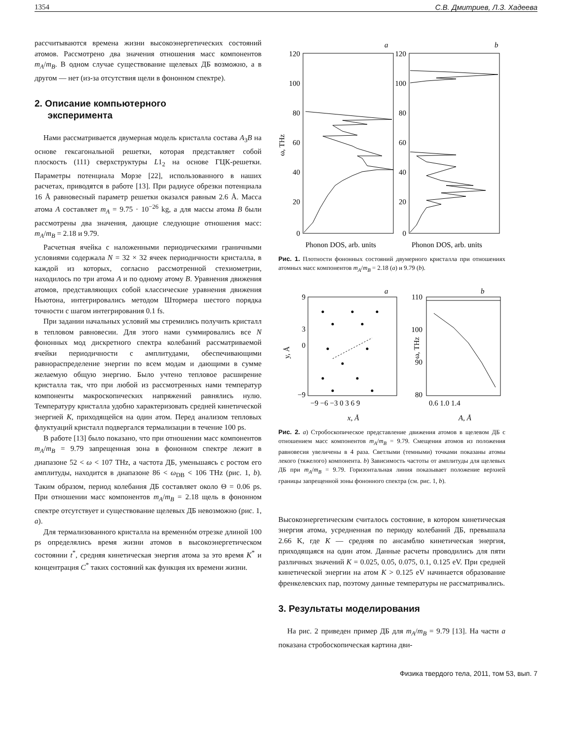1354 С.В. Дмитриев, Л.З. Хадеева
рассчитываются времена жизни высокоэнергетических состояний атомов. Рассмотрено два значения отношения масс компонентов m<sub>A</sub>/m<sub>B</sub>. В одном случае существование щелевых ДБ возможно, а в другом — нет (из-за отсутствия щели в фононном спектре).
2. Описание компьютерного
эксперимента
Нами рассматривается двумерная модель кристалла состава A<sub>3</sub>B на основе гексагональной решетки, которая представляет собой плоскость (111) сверхструктуры L1<sub>2</sub> на основе ГЦК-решетки. Параметры потенциала Морзе [22], использованного в наших расчетах, приводятся в работе [13]. При радиусе обрезки потенциала 16 Å равновесный параметр решетки оказался равным 2.6 Å. Масса атома A составляет m<sub>A</sub> = 9.75 · 10<sup>−26</sup> kg, а для массы атома B были рассмотрены два значения, дающие следующие отношения масс: m<sub>A</sub>/m<sub>B</sub> = 2.18 и 9.79.
Расчетная ячейка с наложенными периодическими граничными условиями содержала N = 32 × 32 ячеек периодичности кристалла, в каждой из которых, согласно рассмотренной стехиометрии, находилось по три атома A и по одному атому B. Уравнения движения атомов, представляющих собой классические уравнения движения Ньютона, интегрировались методом Штормера шестого порядка точности с шагом интегрирования 0.1 fs.
При задании начальных условий мы стремились получить кристалл в тепловом равновесии. Для этого нами суммировались все N фононных мод дискретного спектра колебаний рассматриваемой ячейки периодичности с амплитудами, обеспечивающими равнораспределение энергии по всем модам и дающими в сумме желаемую общую энергию. Было учтено тепловое расширение кристалла так, что при любой из рассмотренных нами температур компоненты макроскопических напряжений равнялись нулю. Температуру кристалла удобно характеризовать средней кинетической энергией K, приходящейся на один атом. Перед анализом тепловых флуктуаций кристалл подвергался термализации в течение 100 ps.
В работе [13] было показано, что при отношении масс компонентов m<sub>A</sub>/m<sub>B</sub> = 9.79 запрещенная зона в фононном спектре лежит в диапазоне 52 < ω < 107 THz, а частота ДБ, уменьшаясь с ростом его амплитуды, находится в диапазоне 86 < ω<sub>DB</sub> < 106 THz (рис. 1, b). Таким образом, период колебания ДБ составляет около Θ = 0.06 ps. При отношении масс компонентов m<sub>A</sub>/m<sub>B</sub> = 2.18 щель в фононном спектре отсутствует и существование щелевых ДБ невозможно (рис. 1, a).
Для термализованного кристалла на временнóм отрезке длиной 100 ps определялись время жизни атомов в высокоэнергетическом состоянии t<sup>*</sup>, средняя кинетическая энергия атома за это время K<sup>*</sup> и концентрация C<sup>*</sup> таких состояний как функция их времени жизни.
a
b
120
100
80
60
40
20
0
120
100
80
60
40
20
0
ω, THz
Phonon DOS, arb. units
Phonon DOS, arb. units
Рис. 1. Плотности фононных состояний двумерного кристалла при отношениях атомных масс компонентов m<sub>A</sub>/m<sub>B</sub> = 2.18 (a) и 9.79 (b).
a
b
9
3
0
−9
110
100
90
80
−9 −6 −3 0 3 6 9
0.6 1.0 1.4
x, Å
A, Å
y, Å
ω, THz
Рис. 2. a) Стробоскопическое представление движения атомов в щелевом ДБ с отношением масс компонентов m<sub>A</sub>/m<sub>B</sub> = 9.79. Смещения атомов из положения равновесия увеличены в 4 раза. Светлыми (темными) точками показаны атомы лекого (тяжелого) компонента. b) Зависимость частоты от амплитуды для щелевых ДБ при m<sub>A</sub>/m<sub>B</sub> = 9.79. Горизонтальная линия показывает положение верхней границы запрещенной зоны фононного спектра (см. рис. 1, b).
Высокоэнергетическим считалось состояние, в котором кинетическая энергия атома, усредненная по периоду колебаний ДБ, превышала 2.66 K, где K — средняя по ансамблю кинетическая энергия, приходящаяся на один атом. Данные расчеты проводились для пяти различных значений K = 0.025, 0.05, 0.075, 0.1, 0.125 eV. При средней кинетической энергии на атом K > 0.125 eV начинается образование френкелевских пар, поэтому данные температуры не рассматривались.
3. Результаты моделирования
На рис. 2 приведен пример ДБ для m<sub>A</sub>/m<sub>B</sub> = 9.79 [13]. На части a показана стробоскопическая картина дви-
Физика твердого тела, 2011, том 53, вып. 7